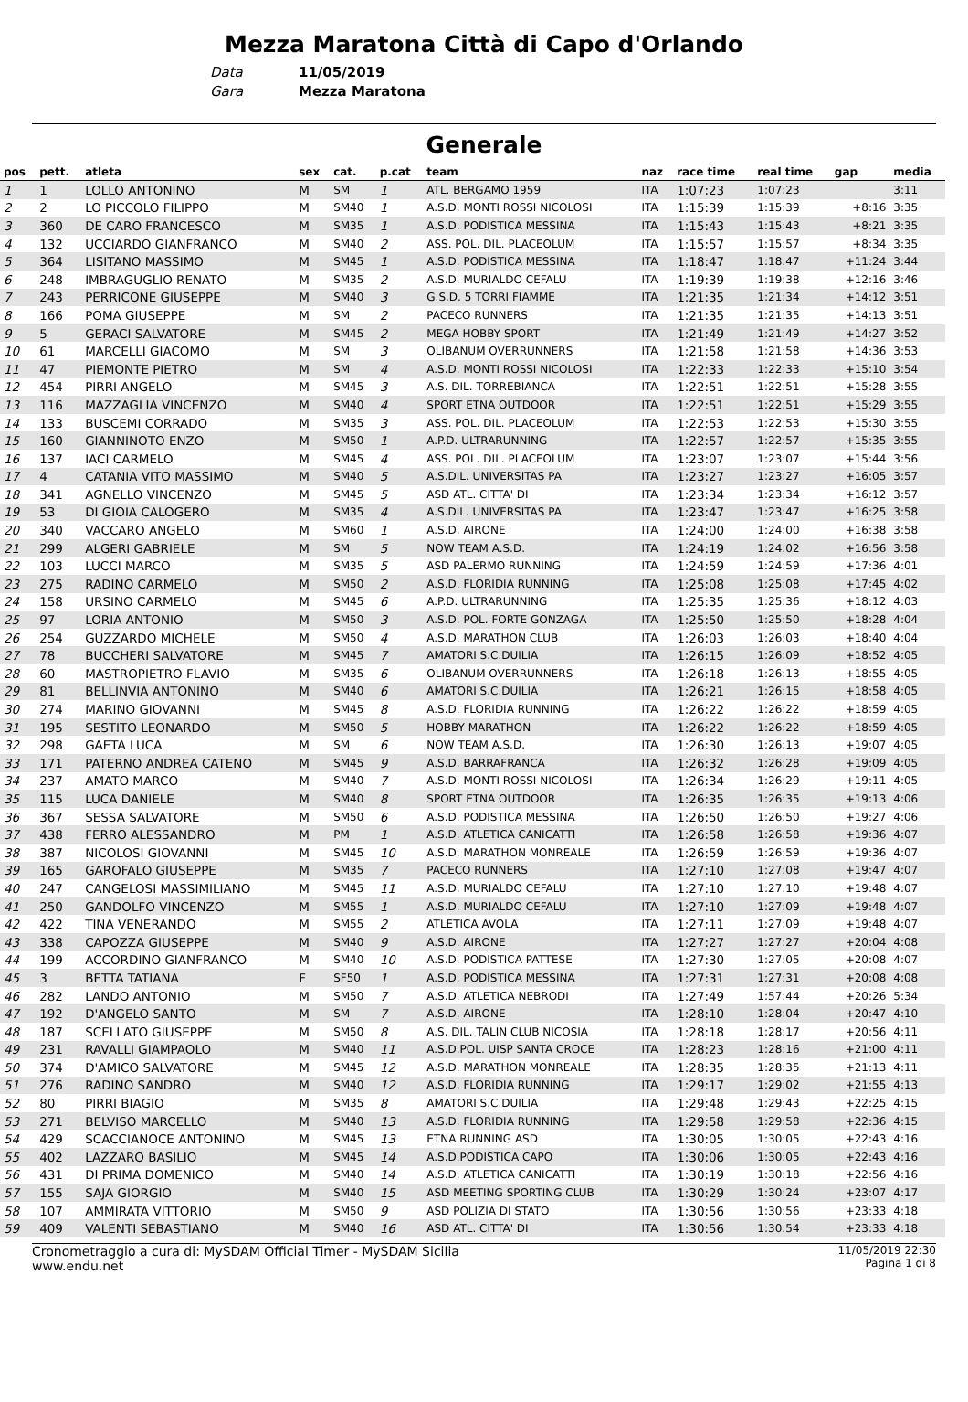Mezza Maratona Città di Capo d'Orlando
Data 11/05/2019
Gara Mezza Maratona
Generale
| pos | pett. | atleta | sex | cat. | p.cat | team | naz | race time | real time | gap | media |
| --- | --- | --- | --- | --- | --- | --- | --- | --- | --- | --- | --- |
| 1 | 1 | LOLLO ANTONINO | M | SM | 1 | ATL. BERGAMO 1959 | ITA | 1:07:23 | 1:07:23 | | 3:11 |
| 2 | 2 | LO PICCOLO FILIPPO | M | SM40 | 1 | A.S.D. MONTI ROSSI NICOLOSI | ITA | 1:15:39 | 1:15:39 | +8:16 | 3:35 |
| 3 | 360 | DE CARO FRANCESCO | M | SM35 | 1 | A.S.D. PODISTICA MESSINA | ITA | 1:15:43 | 1:15:43 | +8:21 | 3:35 |
| 4 | 132 | UCCIARDO GIANFRANCO | M | SM40 | 2 | ASS. POL. DIL. PLACEOLUM | ITA | 1:15:57 | 1:15:57 | +8:34 | 3:35 |
| 5 | 364 | LISITANO MASSIMO | M | SM45 | 1 | A.S.D. PODISTICA MESSINA | ITA | 1:18:47 | 1:18:47 | +11:24 | 3:44 |
| 6 | 248 | IMBRAGUGLIO RENATO | M | SM35 | 2 | A.S.D. MURIALDO CEFALU | ITA | 1:19:39 | 1:19:38 | +12:16 | 3:46 |
| 7 | 243 | PERRICONE GIUSEPPE | M | SM40 | 3 | G.S.D. 5 TORRI FIAMME | ITA | 1:21:35 | 1:21:34 | +14:12 | 3:51 |
| 8 | 166 | POMA GIUSEPPE | M | SM | 2 | PACECO RUNNERS | ITA | 1:21:35 | 1:21:35 | +14:13 | 3:51 |
| 9 | 5 | GERACI SALVATORE | M | SM45 | 2 | MEGA HOBBY SPORT | ITA | 1:21:49 | 1:21:49 | +14:27 | 3:52 |
| 10 | 61 | MARCELLI GIACOMO | M | SM | 3 | OLIBANUM OVERRUNNERS | ITA | 1:21:58 | 1:21:58 | +14:36 | 3:53 |
| 11 | 47 | PIEMONTE PIETRO | M | SM | 4 | A.S.D. MONTI ROSSI NICOLOSI | ITA | 1:22:33 | 1:22:33 | +15:10 | 3:54 |
| 12 | 454 | PIRRI ANGELO | M | SM45 | 3 | A.S. DIL. TORREBIANCA | ITA | 1:22:51 | 1:22:51 | +15:28 | 3:55 |
| 13 | 116 | MAZZAGLIA VINCENZO | M | SM40 | 4 | SPORT ETNA OUTDOOR | ITA | 1:22:51 | 1:22:51 | +15:29 | 3:55 |
| 14 | 133 | BUSCEMI CORRADO | M | SM35 | 3 | ASS. POL. DIL. PLACEOLUM | ITA | 1:22:53 | 1:22:53 | +15:30 | 3:55 |
| 15 | 160 | GIANNINOTO ENZO | M | SM50 | 1 | A.P.D. ULTRARUNNING | ITA | 1:22:57 | 1:22:57 | +15:35 | 3:55 |
| 16 | 137 | IACI CARMELO | M | SM45 | 4 | ASS. POL. DIL. PLACEOLUM | ITA | 1:23:07 | 1:23:07 | +15:44 | 3:56 |
| 17 | 4 | CATANIA VITO MASSIMO | M | SM40 | 5 | A.S.DIL. UNIVERSITAS PA | ITA | 1:23:27 | 1:23:27 | +16:05 | 3:57 |
| 18 | 341 | AGNELLO VINCENZO | M | SM45 | 5 | ASD ATL. CITTA' DI | ITA | 1:23:34 | 1:23:34 | +16:12 | 3:57 |
| 19 | 53 | DI GIOIA CALOGERO | M | SM35 | 4 | A.S.DIL. UNIVERSITAS PA | ITA | 1:23:47 | 1:23:47 | +16:25 | 3:58 |
| 20 | 340 | VACCARO ANGELO | M | SM60 | 1 | A.S.D. AIRONE | ITA | 1:24:00 | 1:24:00 | +16:38 | 3:58 |
| 21 | 299 | ALGERI GABRIELE | M | SM | 5 | NOW TEAM A.S.D. | ITA | 1:24:19 | 1:24:02 | +16:56 | 3:58 |
| 22 | 103 | LUCCI MARCO | M | SM35 | 5 | ASD PALERMO RUNNING | ITA | 1:24:59 | 1:24:59 | +17:36 | 4:01 |
| 23 | 275 | RADINO CARMELO | M | SM50 | 2 | A.S.D. FLORIDIA RUNNING | ITA | 1:25:08 | 1:25:08 | +17:45 | 4:02 |
| 24 | 158 | URSINO CARMELO | M | SM45 | 6 | A.P.D. ULTRARUNNING | ITA | 1:25:35 | 1:25:36 | +18:12 | 4:03 |
| 25 | 97 | LORIA ANTONIO | M | SM50 | 3 | A.S.D. POL. FORTE GONZAGA | ITA | 1:25:50 | 1:25:50 | +18:28 | 4:04 |
| 26 | 254 | GUZZARDO MICHELE | M | SM50 | 4 | A.S.D. MARATHON CLUB | ITA | 1:26:03 | 1:26:03 | +18:40 | 4:04 |
| 27 | 78 | BUCCHERI SALVATORE | M | SM45 | 7 | AMATORI S.C.DUILIA | ITA | 1:26:15 | 1:26:09 | +18:52 | 4:05 |
| 28 | 60 | MASTROPIETRO FLAVIO | M | SM35 | 6 | OLIBANUM OVERRUNNERS | ITA | 1:26:18 | 1:26:13 | +18:55 | 4:05 |
| 29 | 81 | BELLINVIA ANTONINO | M | SM40 | 6 | AMATORI S.C.DUILIA | ITA | 1:26:21 | 1:26:15 | +18:58 | 4:05 |
| 30 | 274 | MARINO GIOVANNI | M | SM45 | 8 | A.S.D. FLORIDIA RUNNING | ITA | 1:26:22 | 1:26:22 | +18:59 | 4:05 |
| 31 | 195 | SESTITO LEONARDO | M | SM50 | 5 | HOBBY MARATHON | ITA | 1:26:22 | 1:26:22 | +18:59 | 4:05 |
| 32 | 298 | GAETA LUCA | M | SM | 6 | NOW TEAM A.S.D. | ITA | 1:26:30 | 1:26:13 | +19:07 | 4:05 |
| 33 | 171 | PATERNO ANDREA CATENO | M | SM45 | 9 | A.S.D. BARRAFRANCA | ITA | 1:26:32 | 1:26:28 | +19:09 | 4:05 |
| 34 | 237 | AMATO MARCO | M | SM40 | 7 | A.S.D. MONTI ROSSI NICOLOSI | ITA | 1:26:34 | 1:26:29 | +19:11 | 4:05 |
| 35 | 115 | LUCA DANIELE | M | SM40 | 8 | SPORT ETNA OUTDOOR | ITA | 1:26:35 | 1:26:35 | +19:13 | 4:06 |
| 36 | 367 | SESSA SALVATORE | M | SM50 | 6 | A.S.D. PODISTICA MESSINA | ITA | 1:26:50 | 1:26:50 | +19:27 | 4:06 |
| 37 | 438 | FERRO ALESSANDRO | M | PM | 1 | A.S.D. ATLETICA CANICATTI | ITA | 1:26:58 | 1:26:58 | +19:36 | 4:07 |
| 38 | 387 | NICOLOSI GIOVANNI | M | SM45 | 10 | A.S.D. MARATHON MONREALE | ITA | 1:26:59 | 1:26:59 | +19:36 | 4:07 |
| 39 | 165 | GAROFALO GIUSEPPE | M | SM35 | 7 | PACECO RUNNERS | ITA | 1:27:10 | 1:27:08 | +19:47 | 4:07 |
| 40 | 247 | CANGELOSI MASSIMILIANO | M | SM45 | 11 | A.S.D. MURIALDO CEFALU | ITA | 1:27:10 | 1:27:10 | +19:48 | 4:07 |
| 41 | 250 | GANDOLFO VINCENZO | M | SM55 | 1 | A.S.D. MURIALDO CEFALU | ITA | 1:27:10 | 1:27:09 | +19:48 | 4:07 |
| 42 | 422 | TINA VENERANDO | M | SM55 | 2 | ATLETICA AVOLA | ITA | 1:27:11 | 1:27:09 | +19:48 | 4:07 |
| 43 | 338 | CAPOZZA GIUSEPPE | M | SM40 | 9 | A.S.D. AIRONE | ITA | 1:27:27 | 1:27:27 | +20:04 | 4:08 |
| 44 | 199 | ACCORDINO GIANFRANCO | M | SM40 | 10 | A.S.D. PODISTICA PATTESE | ITA | 1:27:30 | 1:27:05 | +20:08 | 4:07 |
| 45 | 3 | BETTA TATIANA | F | SF50 | 1 | A.S.D. PODISTICA MESSINA | ITA | 1:27:31 | 1:27:31 | +20:08 | 4:08 |
| 46 | 282 | LANDO ANTONIO | M | SM50 | 7 | A.S.D. ATLETICA NEBRODI | ITA | 1:27:49 | 1:57:44 | +20:26 | 5:34 |
| 47 | 192 | D'ANGELO SANTO | M | SM | 7 | A.S.D. AIRONE | ITA | 1:28:10 | 1:28:04 | +20:47 | 4:10 |
| 48 | 187 | SCELLATO GIUSEPPE | M | SM50 | 8 | A.S. DIL. TALIN CLUB NICOSIA | ITA | 1:28:18 | 1:28:17 | +20:56 | 4:11 |
| 49 | 231 | RAVALLI GIAMPAOLO | M | SM40 | 11 | A.S.D.POL. UISP SANTA CROCE | ITA | 1:28:23 | 1:28:16 | +21:00 | 4:11 |
| 50 | 374 | D'AMICO SALVATORE | M | SM45 | 12 | A.S.D. MARATHON MONREALE | ITA | 1:28:35 | 1:28:35 | +21:13 | 4:11 |
| 51 | 276 | RADINO SANDRO | M | SM40 | 12 | A.S.D. FLORIDIA RUNNING | ITA | 1:29:17 | 1:29:02 | +21:55 | 4:13 |
| 52 | 80 | PIRRI BIAGIO | M | SM35 | 8 | AMATORI S.C.DUILIA | ITA | 1:29:48 | 1:29:43 | +22:25 | 4:15 |
| 53 | 271 | BELVISO MARCELLO | M | SM40 | 13 | A.S.D. FLORIDIA RUNNING | ITA | 1:29:58 | 1:29:58 | +22:36 | 4:15 |
| 54 | 429 | SCACCIANOCE ANTONINO | M | SM45 | 13 | ETNA RUNNING ASD | ITA | 1:30:05 | 1:30:05 | +22:43 | 4:16 |
| 55 | 402 | LAZZARO BASILIO | M | SM45 | 14 | A.S.D.PODISTICA CAPO | ITA | 1:30:06 | 1:30:05 | +22:43 | 4:16 |
| 56 | 431 | DI PRIMA DOMENICO | M | SM40 | 14 | A.S.D. ATLETICA CANICATTI | ITA | 1:30:19 | 1:30:18 | +22:56 | 4:16 |
| 57 | 155 | SAJA GIORGIO | M | SM40 | 15 | ASD MEETING SPORTING CLUB | ITA | 1:30:29 | 1:30:24 | +23:07 | 4:17 |
| 58 | 107 | AMMIRATA VITTORIO | M | SM50 | 9 | ASD POLIZIA DI STATO | ITA | 1:30:56 | 1:30:56 | +23:33 | 4:18 |
| 59 | 409 | VALENTI SEBASTIANO | M | SM40 | 16 | ASD ATL. CITTA' DI | ITA | 1:30:56 | 1:30:54 | +23:33 | 4:18 |
Cronometraggio a cura di: MySDAM Official Timer - MySDAM Sicilia
www.endu.net
11/05/2019 22:30
Pagina 1 di 8